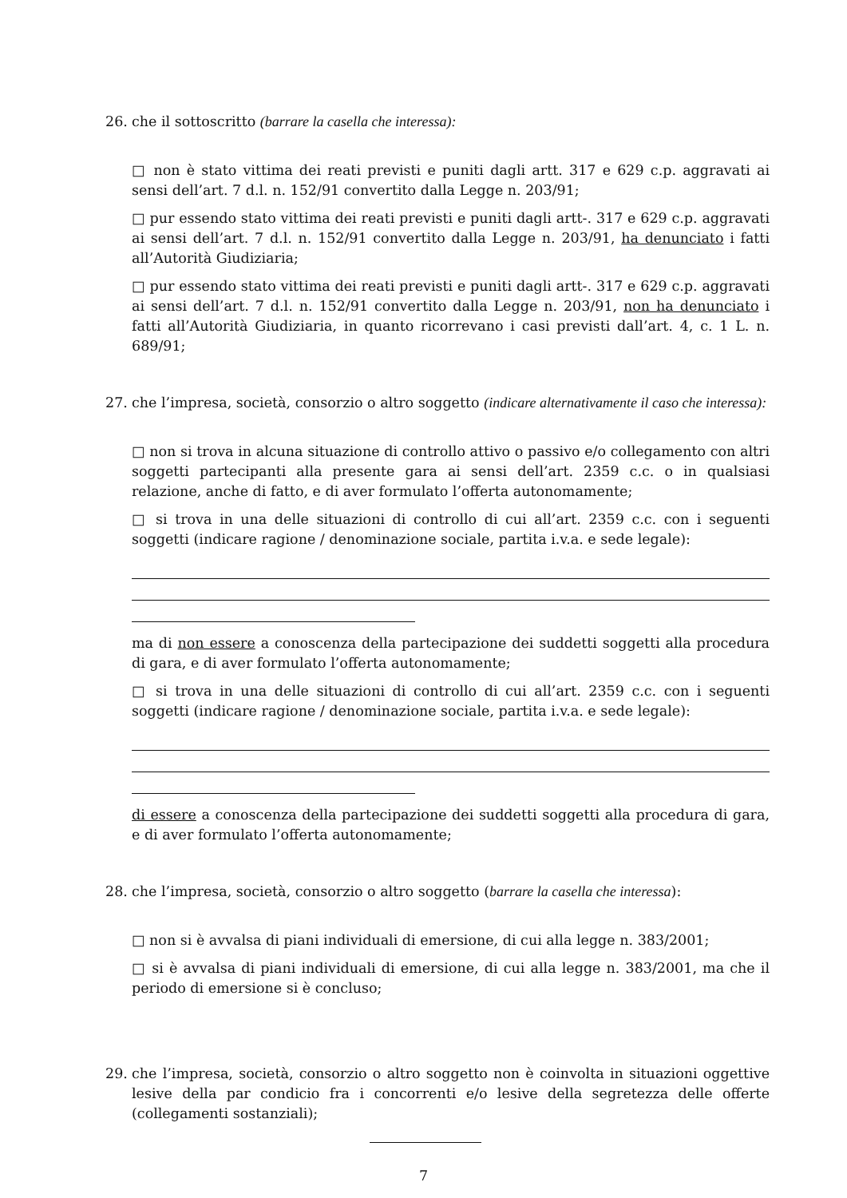26. che il sottoscritto (barrare la casella che interessa):
□ non è stato vittima dei reati previsti e puniti dagli artt. 317 e 629 c.p. aggravati ai sensi dell’art. 7 d.l. n. 152/91 convertito dalla Legge n. 203/91;
□ pur essendo stato vittima dei reati previsti e puniti dagli artt-. 317 e 629 c.p. aggravati ai sensi dell’art. 7 d.l. n. 152/91 convertito dalla Legge n. 203/91, ha denunciato i fatti all’Autorità Giudiziaria;
□ pur essendo stato vittima dei reati previsti e puniti dagli artt-. 317 e 629 c.p. aggravati ai sensi dell’art. 7 d.l. n. 152/91 convertito dalla Legge n. 203/91, non ha denunciato i fatti all’Autorità Giudiziaria, in quanto ricorrevano i casi previsti dall’art. 4, c. 1 L. n. 689/91;
27. che l’impresa, società, consorzio o altro soggetto (indicare alternativamente il caso che interessa):
□ non si trova in alcuna situazione di controllo attivo o passivo e/o collegamento con altri soggetti partecipanti alla presente gara ai sensi dell’art. 2359 c.c. o in qualsiasi relazione, anche di fatto, e di aver formulato l’offerta autonomamente;
□ si trova in una delle situazioni di controllo di cui all’art. 2359 c.c. con i seguenti soggetti (indicare ragione / denominazione sociale, partita i.v.a. e sede legale):
ma di non essere a conoscenza della partecipazione dei suddetti soggetti alla procedura di gara, e di aver formulato l’offerta autonomamente;
□ si trova in una delle situazioni di controllo di cui all’art. 2359 c.c. con i seguenti soggetti (indicare ragione / denominazione sociale, partita i.v.a. e sede legale):
di essere a conoscenza della partecipazione dei suddetti soggetti alla procedura di gara, e di aver formulato l’offerta autonomamente;
28. che l’impresa, società, consorzio o altro soggetto (barrare la casella che interessa):
□ non si è avvalsa di piani individuali di emersione, di cui alla legge n. 383/2001;
□ si è avvalsa di piani individuali di emersione, di cui alla legge n. 383/2001, ma che il periodo di emersione si è concluso;
29. che l’impresa, società, consorzio o altro soggetto non è coinvolta in situazioni oggettive lesive della par condicio fra i concorrenti e/o lesive della segretezza delle offerte (collegamenti sostanziali);
7